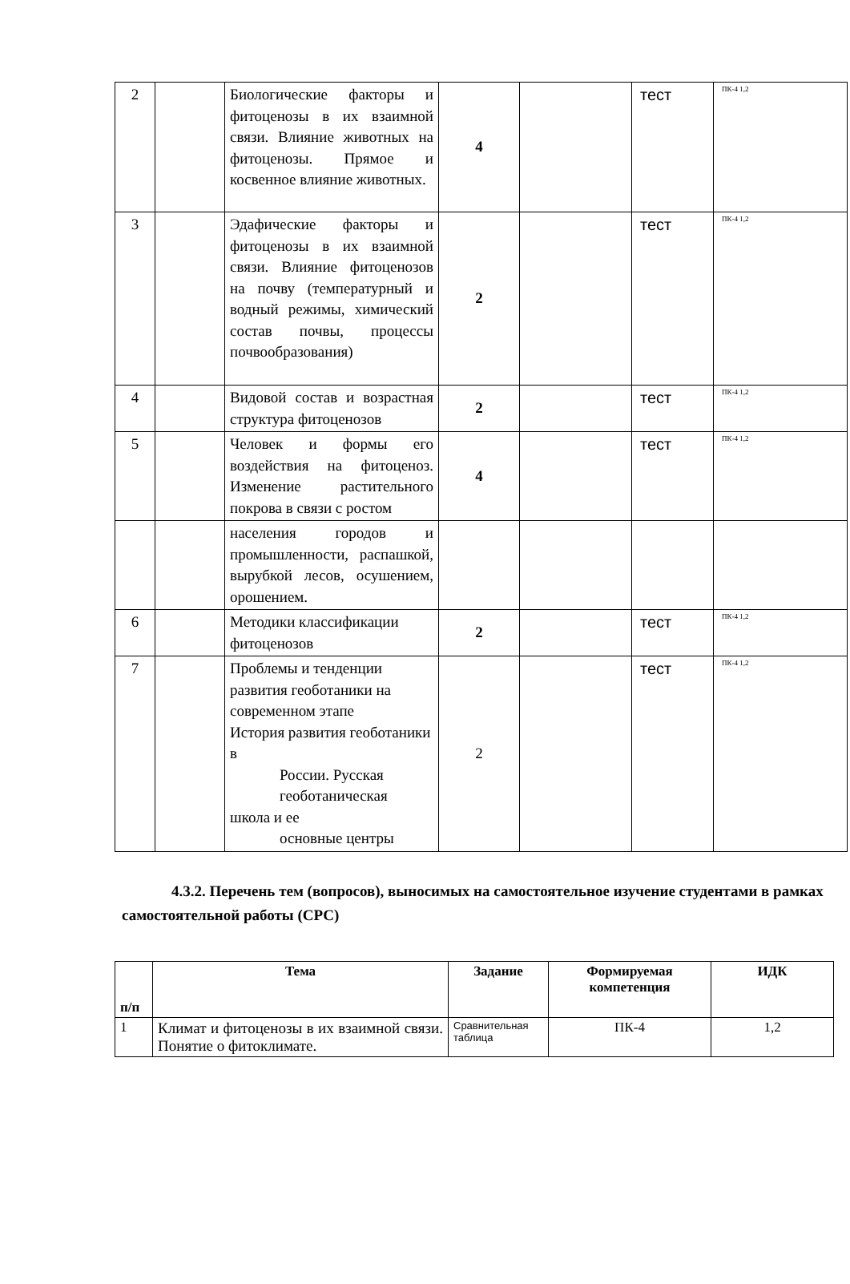| 2 | | Биологические факторы и фитоценозы в их взаимной связи. Влияние животных на фитоценозы. Прямое и косвенное влияние животных. | 4 | | тест | ПК-4 1,2 |
| 3 | | Эдафические факторы и фитоценозы в их взаимной связи. Влияние фитоценозов на почву (температурный и водный режимы, химический состав почвы, процессы почвообразования) | 2 | | тест | ПК-4 1,2 |
| 4 | | Видовой состав и возрастная структура фитоценозов | 2 | | тест | ПК-4 1,2 |
| 5 | | Человек и формы его воздействия на фитоценоз. Изменение растительного покрова в связи с ростом | 4 | | тест | ПК-4 1,2 |
| | | населения городов и промышленности, распашкой, вырубкой лесов, осушением, орошением. | | | | |
| 6 | | Методики классификации фитоценозов | 2 | | тест | ПК-4 1,2 |
| 7 | | Проблемы и тенденции развития геоботаники на современном этапе История развития геоботаники в России. Русская геоботаническая школа и ее основные центры | 2 | | тест | ПК-4 1,2 |
4.3.2. Перечень тем (вопросов), выносимых на самостоятельное изучение студентами в рамках самостоятельной работы (СРС)
| п/п | Тема | Задание | Формируемая компетенция | ИДК |
| --- | --- | --- | --- | --- |
| 1 | Климат и фитоценозы в их взаимной связи. Понятие о фитоклимате. | Сравнительная таблица | ПК-4 | 1,2 |